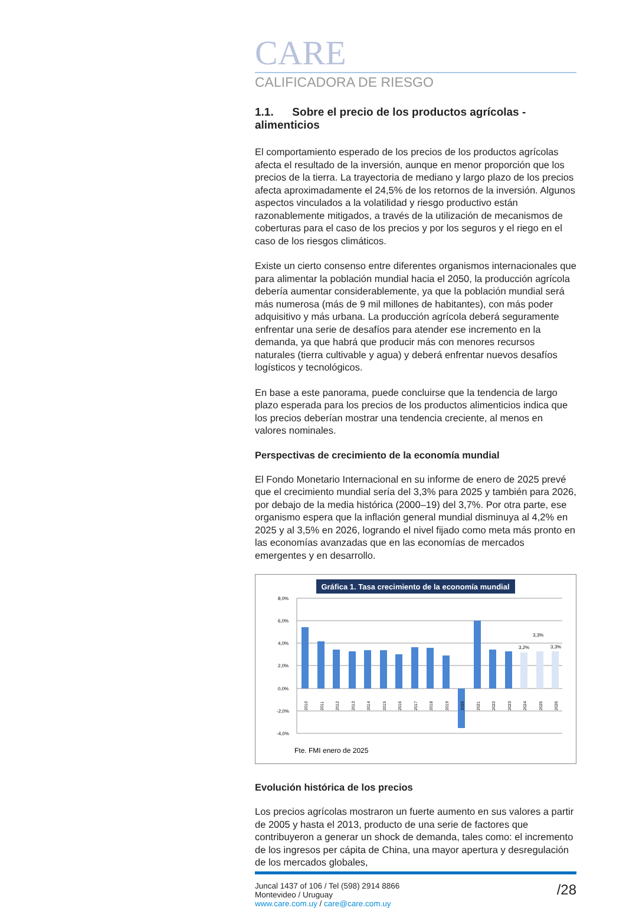CARE
CALIFICADORA DE RIESGO
1.1. Sobre el precio de los productos agrícolas - alimenticios
El comportamiento esperado de los precios de los productos agrícolas afecta el resultado de la inversión, aunque en menor proporción que los precios de la tierra. La trayectoria de mediano y largo plazo de los precios afecta aproximadamente el 24,5% de los retornos de la inversión. Algunos aspectos vinculados a la volatilidad y riesgo productivo están razonablemente mitigados, a través de la utilización de mecanismos de coberturas para el caso de los precios y por los seguros y el riego en el caso de los riesgos climáticos.
Existe un cierto consenso entre diferentes organismos internacionales que para alimentar la población mundial hacia el 2050, la producción agrícola debería aumentar considerablemente, ya que la población mundial será más numerosa (más de 9 mil millones de habitantes), con más poder adquisitivo y más urbana. La producción agrícola deberá seguramente enfrentar una serie de desafíos para atender ese incremento en la demanda, ya que habrá que producir más con menores recursos naturales (tierra cultivable y agua) y deberá enfrentar nuevos desafíos logísticos y tecnológicos.
En base a este panorama, puede concluirse que la tendencia de largo plazo esperada para los precios de los productos alimenticios indica que los precios deberían mostrar una tendencia creciente, al menos en valores nominales.
Perspectivas de crecimiento de la economía mundial
El Fondo Monetario Internacional en su informe de enero de 2025 prevé que el crecimiento mundial sería del 3,3% para 2025 y también para 2026, por debajo de la media histórica (2000–19) del 3,7%. Por otra parte, ese organismo espera que la inflación general mundial disminuya al 4,2% en 2025 y al 3,5% en 2026, logrando el nivel fijado como meta más pronto en las economías avanzadas que en las economías de mercados emergentes y en desarrollo.
Gráfica 1. Tasa crecimiento de la economía mundial
8,0%
6,0%
4,0%
2,0%
0,0%
-2,0%
-4,0%
3,2%
3,3%
3,3%
2010
2011
2012
2013
2014
2015
2016
2017
2018
2019
2020
2021
2022
2023
2024
2025
2026
Fte. FMI enero de 2025
Evolución histórica de los precios
Los precios agrícolas mostraron un fuerte aumento en sus valores a partir de 2005 y hasta el 2013, producto de una serie de factores que contribuyeron a generar un shock de demanda, tales como: el incremento de los ingresos per cápita de China, una mayor apertura y desregulación de los mercados globales,
Juncal 1437 of 106 / Tel (598) 2914 8866
Montevideo / Uruguay
www.care.com.uy / care@care.com.uy
/28